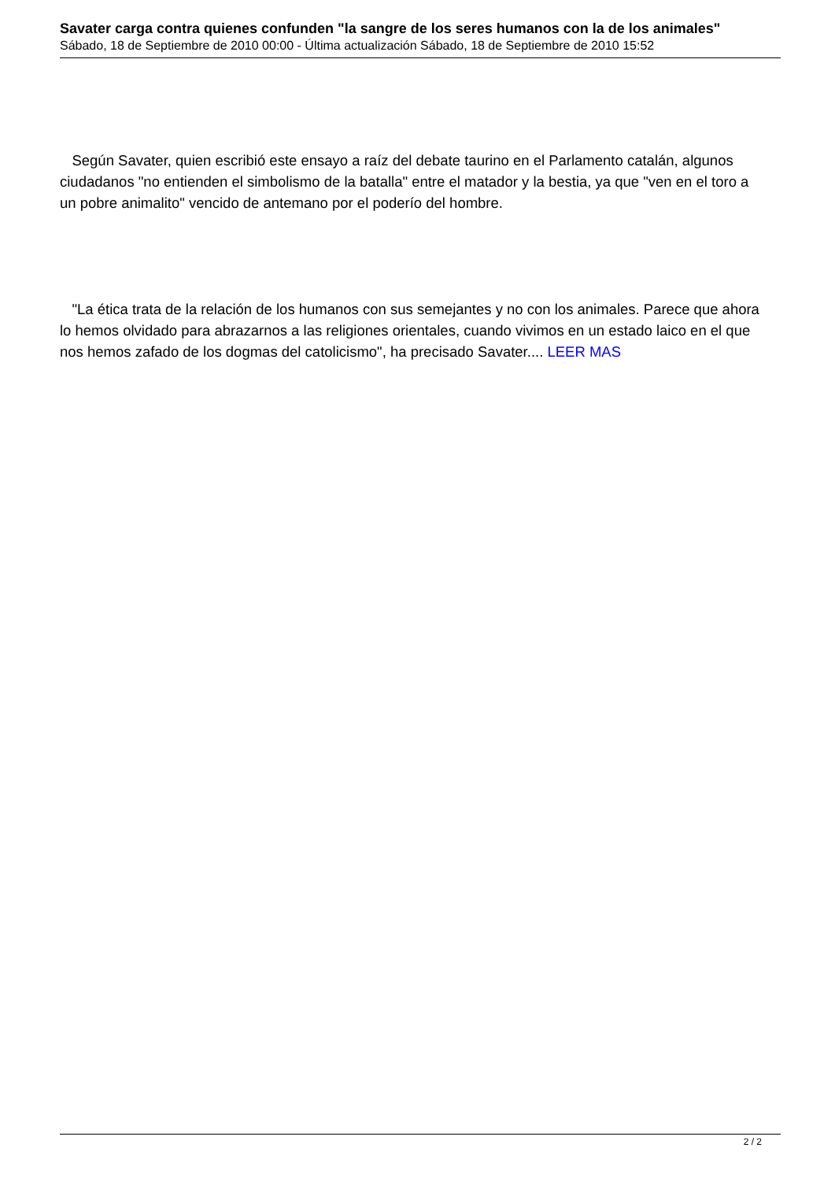Savater carga contra quienes confunden "la sangre de los seres humanos con la de los animales"
Sábado, 18 de Septiembre de 2010 00:00 - Última actualización Sábado, 18 de Septiembre de 2010 15:52
Según Savater, quien escribió este ensayo a raíz del debate taurino en el Parlamento catalán, algunos ciudadanos "no entienden el simbolismo de la batalla" entre el matador y la bestia, ya que "ven en el toro a un pobre animalito" vencido de antemano por el poderío del hombre.
"La ética trata de la relación de los humanos con sus semejantes y no con los animales. Parece que ahora lo hemos olvidado para abrazarnos a las religiones orientales, cuando vivimos en un estado laico en el que nos hemos zafado de los dogmas del catolicismo", ha precisado Savater.... LEER MAS
2 / 2